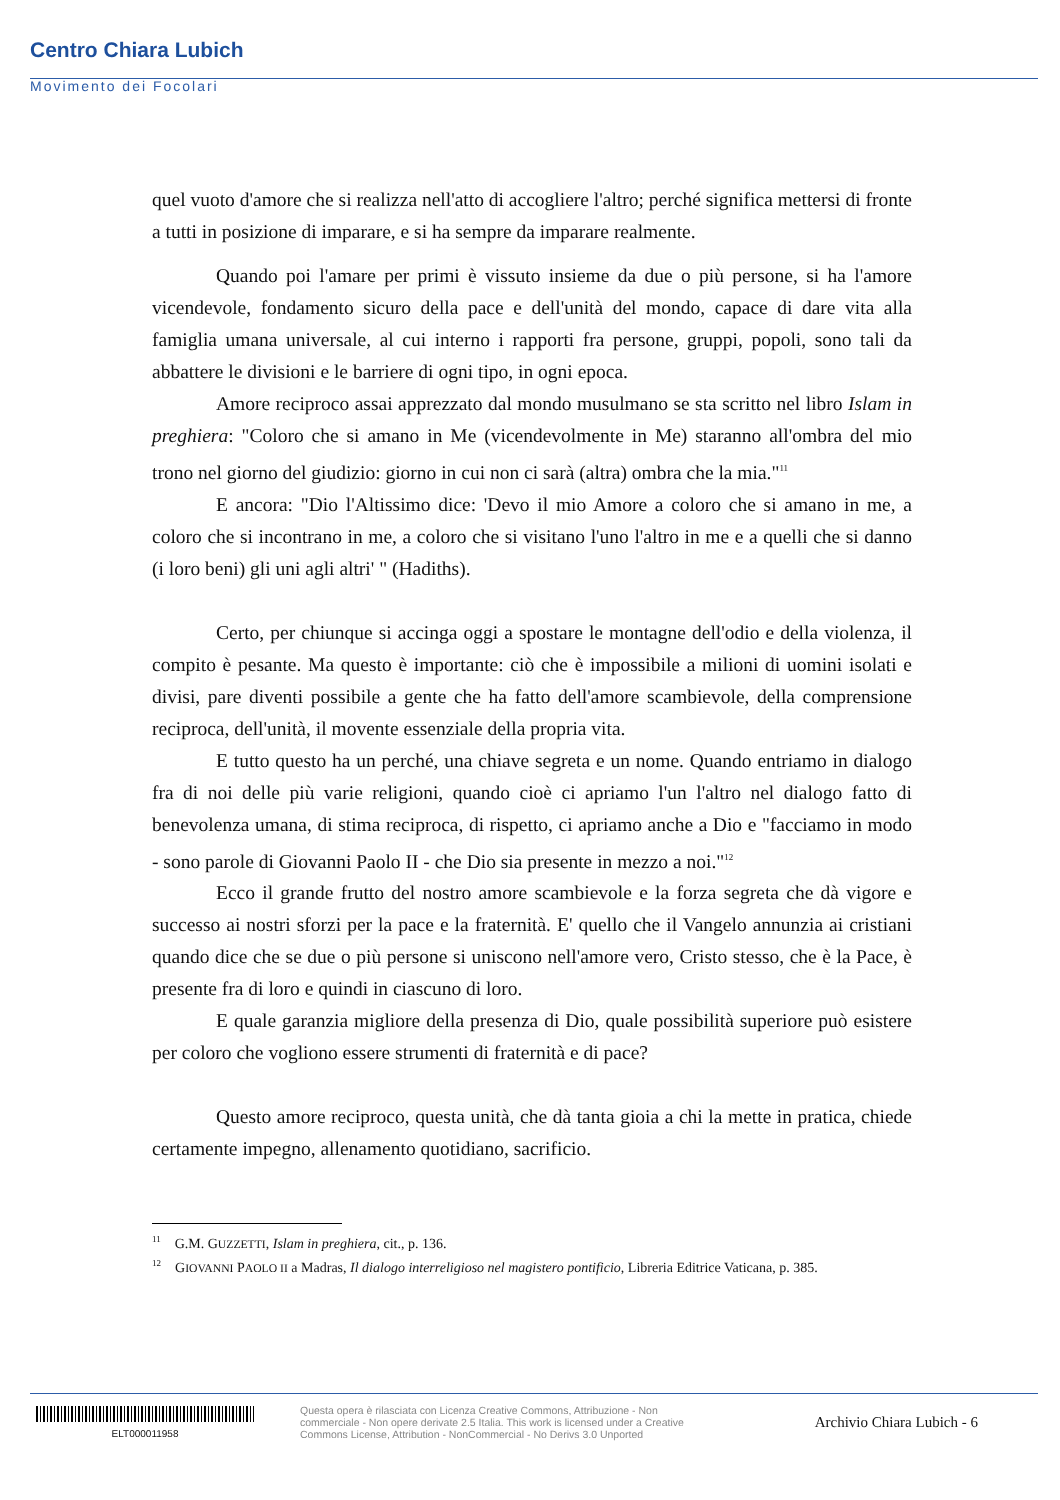Centro Chiara Lubich
Movimento dei Focolari
quel vuoto d'amore che si realizza nell'atto di accogliere l'altro; perché significa mettersi di fronte a tutti in posizione di imparare, e si ha sempre da imparare realmente.
Quando poi l'amare per primi è vissuto insieme da due o più persone, si ha l'amore vicendevole, fondamento sicuro della pace e dell'unità del mondo, capace di dare vita alla famiglia umana universale, al cui interno i rapporti fra persone, gruppi, popoli, sono tali da abbattere le divisioni e le barriere di ogni tipo, in ogni epoca.
Amore reciproco assai apprezzato dal mondo musulmano se sta scritto nel libro Islam in preghiera: "Coloro che si amano in Me (vicendevolmente in Me) staranno all'ombra del mio trono nel giorno del giudizio: giorno in cui non ci sarà (altra) ombra che la mia."<sup>11</sup>
E ancora: "Dio l'Altissimo dice: 'Devo il mio Amore a coloro che si amano in me, a coloro che si incontrano in me, a coloro che si visitano l'uno l'altro in me e a quelli che si danno (i loro beni) gli uni agli altri' " (Hadiths).
Certo, per chiunque si accinga oggi a spostare le montagne dell'odio e della violenza, il compito è pesante. Ma questo è importante: ciò che è impossibile a milioni di uomini isolati e divisi, pare diventi possibile a gente che ha fatto dell'amore scambievole, della comprensione reciproca, dell'unità, il movente essenziale della propria vita.
E tutto questo ha un perché, una chiave segreta e un nome. Quando entriamo in dialogo fra di noi delle più varie religioni, quando cioè ci apriamo l'un l'altro nel dialogo fatto di benevolenza umana, di stima reciproca, di rispetto, ci apriamo anche a Dio e "facciamo in modo - sono parole di Giovanni Paolo II - che Dio sia presente in mezzo a noi."<sup>12</sup>
Ecco il grande frutto del nostro amore scambievole e la forza segreta che dà vigore e successo ai nostri sforzi per la pace e la fraternità. E' quello che il Vangelo annunzia ai cristiani quando dice che se due o più persone si uniscono nell'amore vero, Cristo stesso, che è la Pace, è presente fra di loro e quindi in ciascuno di loro.
E quale garanzia migliore della presenza di Dio, quale possibilità superiore può esistere per coloro che vogliono essere strumenti di fraternità e di pace?
Questo amore reciproco, questa unità, che dà tanta gioia a chi la mette in pratica, chiede certamente impegno, allenamento quotidiano, sacrificio.
<sup>11</sup> G.M. GUZZETTI, Islam in preghiera, cit., p. 136.
<sup>12</sup> GIOVANNI PAOLO II a Madras, Il dialogo interreligioso nel magistero pontificio, Libreria Editrice Vaticana, p. 385.
ELT000011958
Questa opera è rilasciata con Licenza Creative Commons, Attribuzione - Non commerciale - Non opere derivate 2.5 Italia. This work is licensed under a Creative Commons License, Attribution - NonCommercial - No Derivs 3.0 Unported
Archivio Chiara Lubich - 6